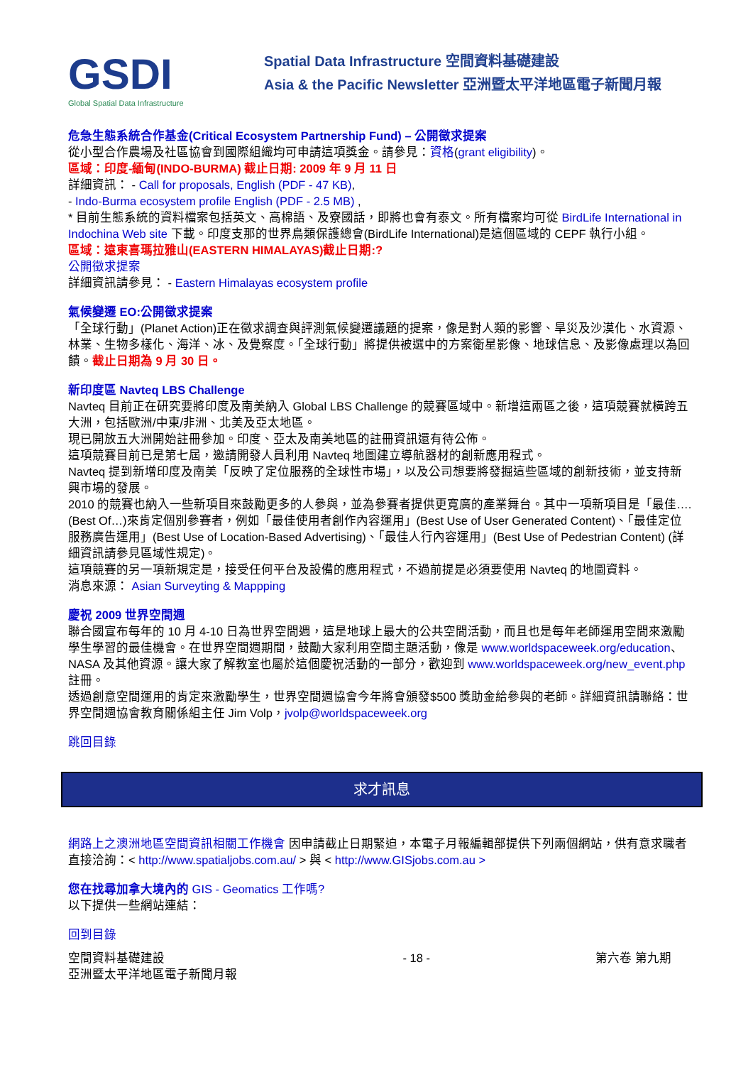GSDI
Global Spatial Data Infrastructure
Spatial Data Infrastructure 空間資料基礎建設
Asia & the Pacific Newsletter 亞洲暨太平洋地區電子新聞月報
危急生態系統合作基金(Critical Ecosystem Partnership Fund) – 公開徵求提案
從小型合作農場及社區協會到國際組織均可申請這項獎金。請參見：資格(grant eligibility)。
區域：印度-緬甸(INDO-BURMA) 截止日期: 2009 年 9 月 11 日
詳細資訊： - Call for proposals, English (PDF - 47 KB),
- Indo-Burma ecosystem profile English (PDF - 2.5 MB) ,
* 目前生態系統的資料檔案包括英文、高棉語、及寮國話，即將也會有泰文。所有檔案均可從 BirdLife International in Indochina Web site 下載。印度支那的世界鳥類保護總會(BirdLife International)是這個區域的 CEPF 執行小組。
區域：遠東喜瑪拉雅山(EASTERN HIMALAYAS)截止日期:?
公開徵求提案
詳細資訊請參見： - Eastern Himalayas ecosystem profile
氣候變遷 EO:公開徵求提案
「全球行動」(Planet Action)正在徵求調查與評測氣候變遷議題的提案，像是對人類的影響、旱災及沙漠化、水資源、林業、生物多樣化、海洋、冰、及覺察度。「全球行動」將提供被選中的方案衛星影像、地球信息、及影像處理以為回饋。截止日期為 9 月 30 日。
新印度區 Navteq LBS Challenge
Navteq 目前正在研究要將印度及南美納入 Global LBS Challenge 的競賽區域中。新增這兩區之後，這項競賽就橫跨五大洲，包括歐洲/中東/非洲、北美及亞太地區。
現已開放五大洲開始註冊參加。印度、亞太及南美地區的註冊資訊還有待公佈。
這項競賽目前已是第七屆，邀請開發人員利用 Navteq 地圖建立導航器材的創新應用程式。
Navteq 提到新增印度及南美「反映了定位服務的全球性市場」，以及公司想要將發掘這些區域的創新技術，並支持新興市場的發展。
2010 的競賽也納入一些新項目來鼓勵更多的人參與，並為參賽者提供更寬廣的產業舞台。其中一項新項目是「最佳….(Best Of…)來肯定個別參賽者，例如「最佳使用者創作內容運用」(Best Use of User Generated Content)、「最佳定位服務廣告運用」(Best Use of Location-Based Advertising)、「最佳人行內容運用」(Best Use of Pedestrian Content) (詳細資訊請參見區域性規定)。
這項競賽的另一項新規定是，接受任何平台及設備的應用程式，不過前提是必須要使用 Navteq 的地圖資料。
消息來源： Asian Surveyting & Mappping
慶祝 2009 世界空間週
聯合國宣布每年的 10 月 4-10 日為世界空間週，這是地球上最大的公共空間活動，而且也是每年老師運用空間來激勵學生學習的最佳機會。在世界空間週期間，鼓勵大家利用空間主題活動，像是 www.worldspaceweek.org/education、NASA 及其他資源。讓大家了解教室也屬於這個慶祝活動的一部分，歡迎到 www.worldspaceweek.org/new_event.php 註冊。
透過創意空間運用的肯定來激勵學生，世界空間週協會今年將會頒發$500 獎助金給參與的老師。詳細資訊請聯絡：世界空間週協會教育關係組主任 Jim Volp，jvolp@worldspaceweek.org
跳回目錄
求才訊息
網路上之澳洲地區空間資訊相關工作機會 因申請截止日期緊迫，本電子月報編輯部提供下列兩個網站，供有意求職者直接洽詢：< http://www.spatialjobs.com.au/ > 與 < http://www.GISjobs.com.au >
您在找尋加拿大境內的 GIS - Geomatics 工作嗎?
以下提供一些網站連結：
回到目錄
空間資料基礎建設
亞洲暨太平洋地區電子新聞月報
- 18 - 第六卷 第九期